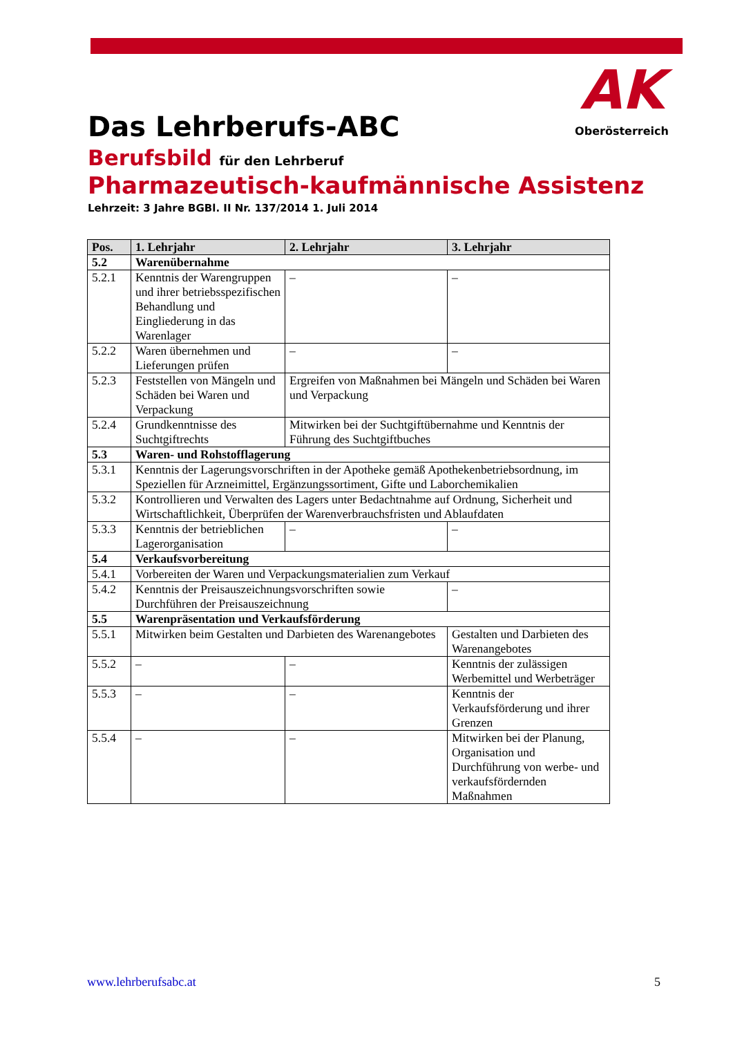AK
Oberösterreich
Das Lehrberufs-ABC
Berufsbild für den Lehrberuf
Pharmazeutisch-kaufmännische Assistenz
Lehrzeit: 3 Jahre BGBl. II Nr. 137/2014 1. Juli 2014
| Pos. | 1. Lehrjahr | 2. Lehrjahr | 3. Lehrjahr |
| --- | --- | --- | --- |
| 5.2 | Warenübernahme | | |
| 5.2.1 | Kenntnis der Warengruppen und ihrer betriebsspezifischen Behandlung und Eingliederung in das Warenlager | – | – |
| 5.2.2 | Waren übernehmen und Lieferungen prüfen | – | – |
| 5.2.3 | Feststellen von Mängeln und Schäden bei Waren und Verpackung | Ergreifen von Maßnahmen bei Mängeln und Schäden bei Waren und Verpackung | |
| 5.2.4 | Grundkenntnisse des Suchtgiftrechts | Mitwirken bei der Suchtgiftübernahme und Kenntnis der Führung des Suchtgiftbuches | |
| 5.3 | Waren- und Rohstofflagerung | | |
| 5.3.1 | Kenntnis der Lagerungsvorschriften in der Apotheke gemäß Apothekenbetriebsordnung, im Speziellen für Arzneimittel, Ergänzungssortiment, Gifte und Laborchemikalien | | |
| 5.3.2 | Kontrollieren und Verwalten des Lagers unter Bedachtnahme auf Ordnung, Sicherheit und Wirtschaftlichkeit, Überprüfen der Warenverbrauchsfristen und Ablaufdaten | | |
| 5.3.3 | Kenntnis der betrieblichen Lagerorganisation | – | – |
| 5.4 | Verkaufsvorbereitung | | |
| 5.4.1 | Vorbereiten der Waren und Verpackungsmaterialien zum Verkauf | | |
| 5.4.2 | Kenntnis der Preisauszeichnungsvorschriften sowie Durchführen der Preisauszeichnung | | – |
| 5.5 | Warenpräsentation und Verkaufsförderung | | |
| 5.5.1 | Mitwirken beim Gestalten und Darbieten des Warenangebotes | | Gestalten und Darbieten des Warenangebotes |
| 5.5.2 | – | – | Kenntnis der zulässigen Werbemittel und Werbeträger |
| 5.5.3 | – | – | Kenntnis der Verkaufsförderung und ihrer Grenzen |
| 5.5.4 | – | – | Mitwirken bei der Planung, Organisation und Durchführung von werbe- und verkaufsfördernden Maßnahmen |
www.lehrberufsabc.at 5